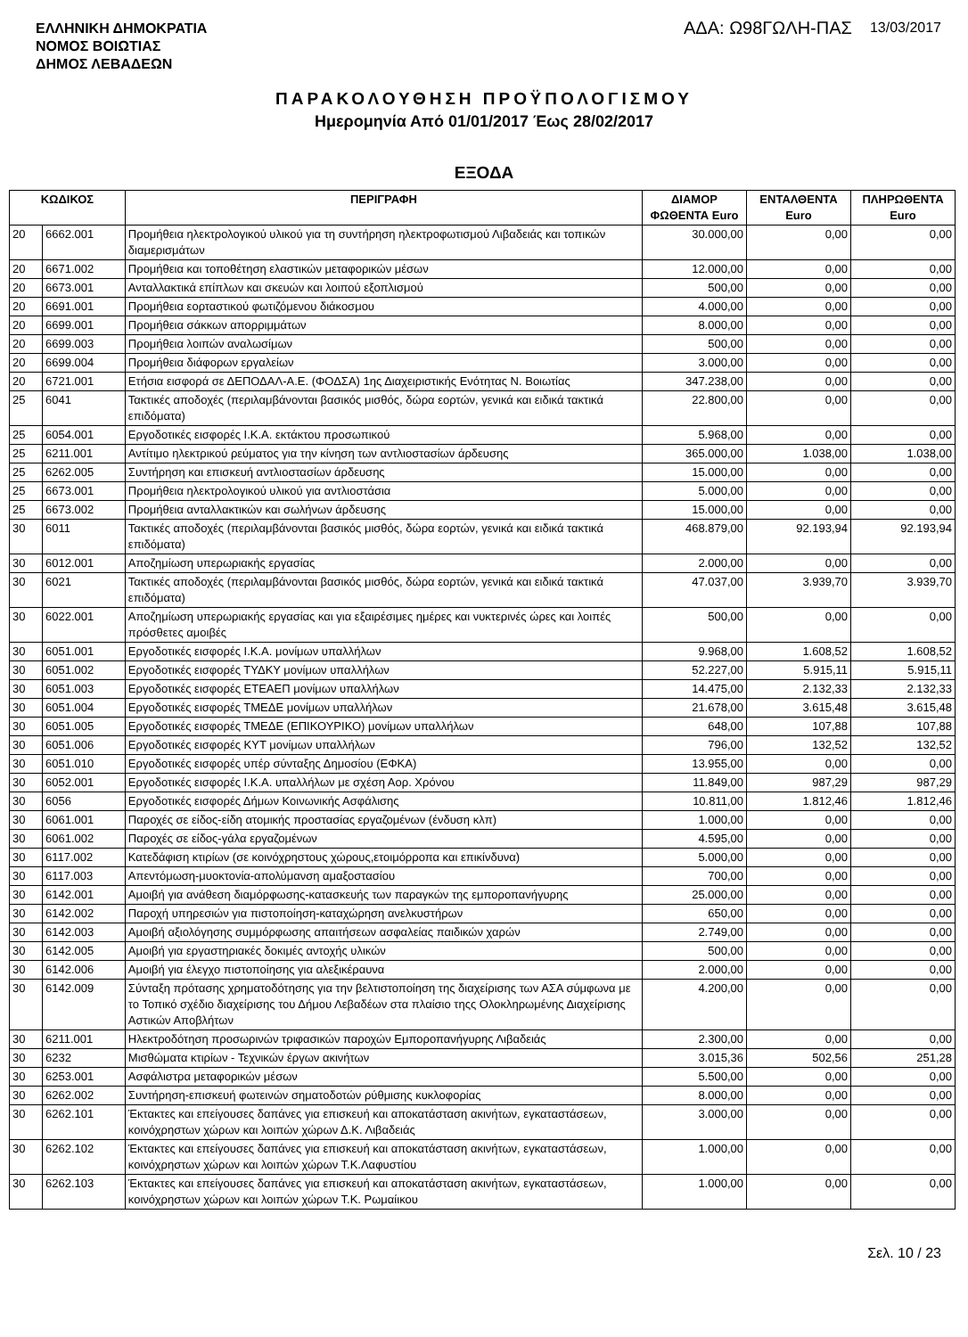ΕΛΛΗΝΙΚΗ ΔΗΜΟΚΡΑΤΙΑ
ΝΟΜΟΣ ΒΟΙΩΤΙΑΣ
ΔΗΜΟΣ ΛΕΒΑΔΕΩΝ
ΑΔΑ: Ω98ΓΩΛΗ-ΠΑΣ 13/03/2017
ΠΑΡΑΚΟΛΟΥΘΗΣΗ ΠΡΟΫΠΟΛΟΓΙΣΜΟΥ
Ημερομηνία Από 01/01/2017 Έως 28/02/2017
ΕΞΟΔΑ
| ΚΩΔΙΚΟΣ | | ΠΕΡΙΓΡΑΦΗ | ΔΙΑΜΟΡ ΦΩΘΕΝΤΑ Euro | ΕΝΤΑΛΘΕΝΤΑ Euro | ΠΛΗΡΩΘΕΝΤΑ Euro |
| --- | --- | --- | --- | --- | --- |
| 20 | 6662.001 | Προμήθεια ηλεκτρολογικού υλικού για τη συντήρηση ηλεκτροφωτισμού Λιβαδειάς και τοπικών διαμερισμάτων | 30.000,00 | 0,00 | 0,00 |
| 20 | 6671.002 | Προμήθεια και τοποθέτηση ελαστικών μεταφορικών μέσων | 12.000,00 | 0,00 | 0,00 |
| 20 | 6673.001 | Ανταλλακτικά επίπλων και σκευών και λοιπού εξοπλισμού | 500,00 | 0,00 | 0,00 |
| 20 | 6691.001 | Προμήθεια εορταστικού φωτιζόμενου διάκοσμου | 4.000,00 | 0,00 | 0,00 |
| 20 | 6699.001 | Προμήθεια σάκκων απορριμμάτων | 8.000,00 | 0,00 | 0,00 |
| 20 | 6699.003 | Προμήθεια λοιπών αναλωσίμων | 500,00 | 0,00 | 0,00 |
| 20 | 6699.004 | Προμήθεια διάφορων εργαλείων | 3.000,00 | 0,00 | 0,00 |
| 20 | 6721.001 | Ετήσια εισφορά σε ΔΕΠΟΔΑΛ-Α.Ε. (ΦΟΔΣΑ) 1ης Διαχειριστικής Ενότητας Ν. Βοιωτίας | 347.238,00 | 0,00 | 0,00 |
| 25 | 6041 | Τακτικές αποδοχές (περιλαμβάνονται βασικός μισθός, δώρα εορτών, γενικά και ειδικά τακτικά επιδόματα) | 22.800,00 | 0,00 | 0,00 |
| 25 | 6054.001 | Εργοδοτικές εισφορές Ι.Κ.Α. εκτάκτου προσωπικού | 5.968,00 | 0,00 | 0,00 |
| 25 | 6211.001 | Αντίτιμο ηλεκτρικού ρεύματος για την κίνηση των αντλιοστασίων άρδευσης | 365.000,00 | 1.038,00 | 1.038,00 |
| 25 | 6262.005 | Συντήρηση και επισκευή αντλιοστασίων άρδευσης | 15.000,00 | 0,00 | 0,00 |
| 25 | 6673.001 | Προμήθεια ηλεκτρολογικού υλικού για αντλιοστάσια | 5.000,00 | 0,00 | 0,00 |
| 25 | 6673.002 | Προμήθεια ανταλλακτικών και σωλήνων άρδευσης | 15.000,00 | 0,00 | 0,00 |
| 30 | 6011 | Τακτικές αποδοχές (περιλαμβάνονται βασικός μισθός, δώρα εορτών, γενικά και ειδικά τακτικά επιδόματα) | 468.879,00 | 92.193,94 | 92.193,94 |
| 30 | 6012.001 | Αποζημίωση υπερωριακής εργασίας | 2.000,00 | 0,00 | 0,00 |
| 30 | 6021 | Τακτικές αποδοχές (περιλαμβάνονται βασικός μισθός, δώρα εορτών, γενικά και ειδικά τακτικά επιδόματα) | 47.037,00 | 3.939,70 | 3.939,70 |
| 30 | 6022.001 | Αποζημίωση υπερωριακής εργασίας και για εξαιρέσιμες ημέρες και νυκτερινές ώρες και λοιπές πρόσθετες αμοιβές | 500,00 | 0,00 | 0,00 |
| 30 | 6051.001 | Εργοδοτικές εισφορές Ι.Κ.Α. μονίμων υπαλλήλων | 9.968,00 | 1.608,52 | 1.608,52 |
| 30 | 6051.002 | Εργοδοτικές εισφορές ΤΥΔΚΥ μονίμων υπαλλήλων | 52.227,00 | 5.915,11 | 5.915,11 |
| 30 | 6051.003 | Εργοδοτικές εισφορές ΕΤΕΑΕΠ μονίμων υπαλλήλων | 14.475,00 | 2.132,33 | 2.132,33 |
| 30 | 6051.004 | Εργοδοτικές εισφορές ΤΜΕΔΕ μονίμων υπαλλήλων | 21.678,00 | 3.615,48 | 3.615,48 |
| 30 | 6051.005 | Εργοδοτικές εισφορές ΤΜΕΔΕ (ΕΠΙΚΟΥΡΙΚΟ) μονίμων υπαλλήλων | 648,00 | 107,88 | 107,88 |
| 30 | 6051.006 | Εργοδοτικές εισφορές ΚΥΤ μονίμων υπαλλήλων | 796,00 | 132,52 | 132,52 |
| 30 | 6051.010 | Εργοδοτικές εισφορές υπέρ σύνταξης Δημοσίου (ΕΦΚΑ) | 13.955,00 | 0,00 | 0,00 |
| 30 | 6052.001 | Εργοδοτικές εισφορές Ι.Κ.Α. υπαλλήλων με σχέση Αορ. Χρόνου | 11.849,00 | 987,29 | 987,29 |
| 30 | 6056 | Εργοδοτικές εισφορές Δήμων Κοινωνικής Ασφάλισης | 10.811,00 | 1.812,46 | 1.812,46 |
| 30 | 6061.001 | Παροχές σε είδος-είδη ατομικής προστασίας εργαζομένων (ένδυση κλπ) | 1.000,00 | 0,00 | 0,00 |
| 30 | 6061.002 | Παροχές σε είδος-γάλα εργαζομένων | 4.595,00 | 0,00 | 0,00 |
| 30 | 6117.002 | Κατεδάφιση κτιρίων (σε κοινόχρηστους χώρους,ετοιμόρροπα και επικίνδυνα) | 5.000,00 | 0,00 | 0,00 |
| 30 | 6117.003 | Απεντόμωση-μυοκτονία-απολύμανση αμαξοστασίου | 700,00 | 0,00 | 0,00 |
| 30 | 6142.001 | Αμοιβή για ανάθεση διαμόρφωσης-κατασκευής των παραγκών της εμποροπανήγυρης | 25.000,00 | 0,00 | 0,00 |
| 30 | 6142.002 | Παροχή υπηρεσιών για πιστοποίηση-καταχώρηση ανελκυστήρων | 650,00 | 0,00 | 0,00 |
| 30 | 6142.003 | Αμοιβή αξιολόγησης συμμόρφωσης απαιτήσεων ασφαλείας παιδικών χαρών | 2.749,00 | 0,00 | 0,00 |
| 30 | 6142.005 | Αμοιβή για εργαστηριακές δοκιμές αντοχής υλικών | 500,00 | 0,00 | 0,00 |
| 30 | 6142.006 | Αμοιβή για έλεγχο πιστοποίησης για αλεξικέραυνα | 2.000,00 | 0,00 | 0,00 |
| 30 | 6142.009 | Σύνταξη πρότασης χρηματοδότησης για την βελτιστοποίηση της διαχείρισης των ΑΣΑ σύμφωνα με το Τοπικό σχέδιο διαχείρισης του Δήμου Λεβαδέων στα πλαίσιο τηςς Ολοκληρωμένης Διαχείρισης Αστικών Αποβλήτων | 4.200,00 | 0,00 | 0,00 |
| 30 | 6211.001 | Ηλεκτροδότηση προσωρινών τριφασικών παροχών Εμποροπανήγυρης Λιβαδειάς | 2.300,00 | 0,00 | 0,00 |
| 30 | 6232 | Μισθώματα κτιρίων - Τεχνικών έργων ακινήτων | 3.015,36 | 502,56 | 251,28 |
| 30 | 6253.001 | Ασφάλιστρα μεταφορικών μέσων | 5.500,00 | 0,00 | 0,00 |
| 30 | 6262.002 | Συντήρηση-επισκευή φωτεινών σηματοδοτών ρύθμισης κυκλοφορίας | 8.000,00 | 0,00 | 0,00 |
| 30 | 6262.101 | Έκτακτες και επείγουσες δαπάνες για επισκευή και αποκατάσταση ακινήτων, εγκαταστάσεων, κοινόχρηστων χώρων και λοιπών χώρων Δ.Κ. Λιβαδειάς | 3.000,00 | 0,00 | 0,00 |
| 30 | 6262.102 | Έκτακτες και επείγουσες δαπάνες για επισκευή και αποκατάσταση ακινήτων, εγκαταστάσεων, κοινόχρηστων χώρων και λοιπών χώρων Τ.Κ.Λαφυστίου | 1.000,00 | 0,00 | 0,00 |
| 30 | 6262.103 | Έκτακτες και επείγουσες δαπάνες για επισκευή και αποκατάσταση ακινήτων, εγκαταστάσεων, κοινόχρηστων χώρων και λοιπών χώρων Τ.Κ. Ρωμαίικου | 1.000,00 | 0,00 | 0,00 |
Σελ. 10 / 23